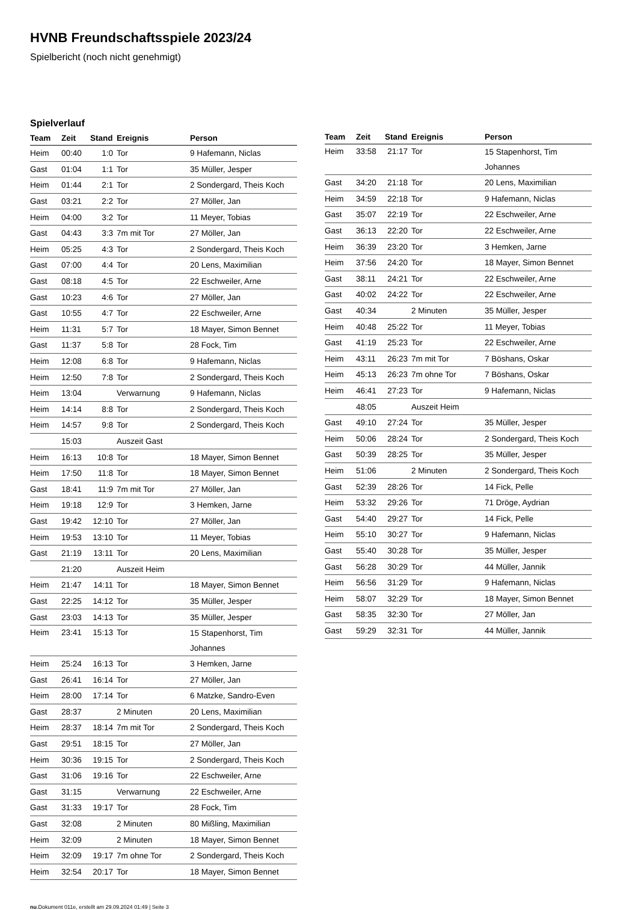HVNB Freundschaftsspiele 2023/24
Spielbericht (noch nicht genehmigt)
Spielverlauf
| Team | Zeit | Stand | Ereignis | Person |
| --- | --- | --- | --- | --- |
| Heim | 00:40 | 1:0 | Tor | 9 Hafemann, Niclas |
| Gast | 01:04 | 1:1 | Tor | 35 Müller, Jesper |
| Heim | 01:44 | 2:1 | Tor | 2 Sondergard, Theis Koch |
| Gast | 03:21 | 2:2 | Tor | 27 Möller, Jan |
| Heim | 04:00 | 3:2 | Tor | 11 Meyer, Tobias |
| Gast | 04:43 | 3:3 | 7m mit Tor | 27 Möller, Jan |
| Heim | 05:25 | 4:3 | Tor | 2 Sondergard, Theis Koch |
| Gast | 07:00 | 4:4 | Tor | 20 Lens, Maximilian |
| Gast | 08:18 | 4:5 | Tor | 22 Eschweiler, Arne |
| Gast | 10:23 | 4:6 | Tor | 27 Möller, Jan |
| Gast | 10:55 | 4:7 | Tor | 22 Eschweiler, Arne |
| Heim | 11:31 | 5:7 | Tor | 18 Mayer, Simon Bennet |
| Gast | 11:37 | 5:8 | Tor | 28 Fock, Tim |
| Heim | 12:08 | 6:8 | Tor | 9 Hafemann, Niclas |
| Heim | 12:50 | 7:8 | Tor | 2 Sondergard, Theis Koch |
| Heim | 13:04 | | Verwarnung | 9 Hafemann, Niclas |
| Heim | 14:14 | 8:8 | Tor | 2 Sondergard, Theis Koch |
| Heim | 14:57 | 9:8 | Tor | 2 Sondergard, Theis Koch |
| | 15:03 | | Auszeit Gast | |
| Heim | 16:13 | 10:8 | Tor | 18 Mayer, Simon Bennet |
| Heim | 17:50 | 11:8 | Tor | 18 Mayer, Simon Bennet |
| Gast | 18:41 | 11:9 | 7m mit Tor | 27 Möller, Jan |
| Heim | 19:18 | 12:9 | Tor | 3 Hemken, Jarne |
| Gast | 19:42 | 12:10 | Tor | 27 Möller, Jan |
| Heim | 19:53 | 13:10 | Tor | 11 Meyer, Tobias |
| Gast | 21:19 | 13:11 | Tor | 20 Lens, Maximilian |
| | 21:20 | | Auszeit Heim | |
| Heim | 21:47 | 14:11 | Tor | 18 Mayer, Simon Bennet |
| Gast | 22:25 | 14:12 | Tor | 35 Müller, Jesper |
| Gast | 23:03 | 14:13 | Tor | 35 Müller, Jesper |
| Heim | 23:41 | 15:13 | Tor | 15 Stapenhorst, Tim Johannes |
| Heim | 25:24 | 16:13 | Tor | 3 Hemken, Jarne |
| Gast | 26:41 | 16:14 | Tor | 27 Möller, Jan |
| Heim | 28:00 | 17:14 | Tor | 6 Matzke, Sandro-Even |
| Gast | 28:37 | | 2 Minuten | 20 Lens, Maximilian |
| Heim | 28:37 | 18:14 | 7m mit Tor | 2 Sondergard, Theis Koch |
| Gast | 29:51 | 18:15 | Tor | 27 Möller, Jan |
| Heim | 30:36 | 19:15 | Tor | 2 Sondergard, Theis Koch |
| Gast | 31:06 | 19:16 | Tor | 22 Eschweiler, Arne |
| Gast | 31:15 | | Verwarnung | 22 Eschweiler, Arne |
| Gast | 31:33 | 19:17 | Tor | 28 Fock, Tim |
| Gast | 32:08 | | 2 Minuten | 80 Mißling, Maximilian |
| Heim | 32:09 | | 2 Minuten | 18 Mayer, Simon Bennet |
| Heim | 32:09 | 19:17 | 7m ohne Tor | 2 Sondergard, Theis Koch |
| Heim | 32:54 | 20:17 | Tor | 18 Mayer, Simon Bennet |
| Team | Zeit | Stand | Ereignis | Person |
| --- | --- | --- | --- | --- |
| Heim | 33:58 | 21:17 | Tor | 15 Stapenhorst, Tim Johannes |
| Gast | 34:20 | 21:18 | Tor | 20 Lens, Maximilian |
| Heim | 34:59 | 22:18 | Tor | 9 Hafemann, Niclas |
| Gast | 35:07 | 22:19 | Tor | 22 Eschweiler, Arne |
| Gast | 36:13 | 22:20 | Tor | 22 Eschweiler, Arne |
| Heim | 36:39 | 23:20 | Tor | 3 Hemken, Jarne |
| Heim | 37:56 | 24:20 | Tor | 18 Mayer, Simon Bennet |
| Gast | 38:11 | 24:21 | Tor | 22 Eschweiler, Arne |
| Gast | 40:02 | 24:22 | Tor | 22 Eschweiler, Arne |
| Gast | 40:34 | | 2 Minuten | 35 Müller, Jesper |
| Heim | 40:48 | 25:22 | Tor | 11 Meyer, Tobias |
| Gast | 41:19 | 25:23 | Tor | 22 Eschweiler, Arne |
| Heim | 43:11 | 26:23 | 7m mit Tor | 7 Böshans, Oskar |
| Heim | 45:13 | 26:23 | 7m ohne Tor | 7 Böshans, Oskar |
| Heim | 46:41 | 27:23 | Tor | 9 Hafemann, Niclas |
| | 48:05 | | Auszeit Heim | |
| Gast | 49:10 | 27:24 | Tor | 35 Müller, Jesper |
| Heim | 50:06 | 28:24 | Tor | 2 Sondergard, Theis Koch |
| Gast | 50:39 | 28:25 | Tor | 35 Müller, Jesper |
| Heim | 51:06 | | 2 Minuten | 2 Sondergard, Theis Koch |
| Gast | 52:39 | 28:26 | Tor | 14 Fick, Pelle |
| Heim | 53:32 | 29:26 | Tor | 71 Dröge, Aydrian |
| Gast | 54:40 | 29:27 | Tor | 14 Fick, Pelle |
| Heim | 55:10 | 30:27 | Tor | 9 Hafemann, Niclas |
| Gast | 55:40 | 30:28 | Tor | 35 Müller, Jesper |
| Gast | 56:28 | 30:29 | Tor | 44 Müller, Jannik |
| Heim | 56:56 | 31:29 | Tor | 9 Hafemann, Niclas |
| Heim | 58:07 | 32:29 | Tor | 18 Mayer, Simon Bennet |
| Gast | 58:35 | 32:30 | Tor | 27 Möller, Jan |
| Gast | 59:29 | 32:31 | Tor | 44 Müller, Jannik |
nu.Dokument 011e, erstellt am 29.09.2024 01:49 | Seite 3